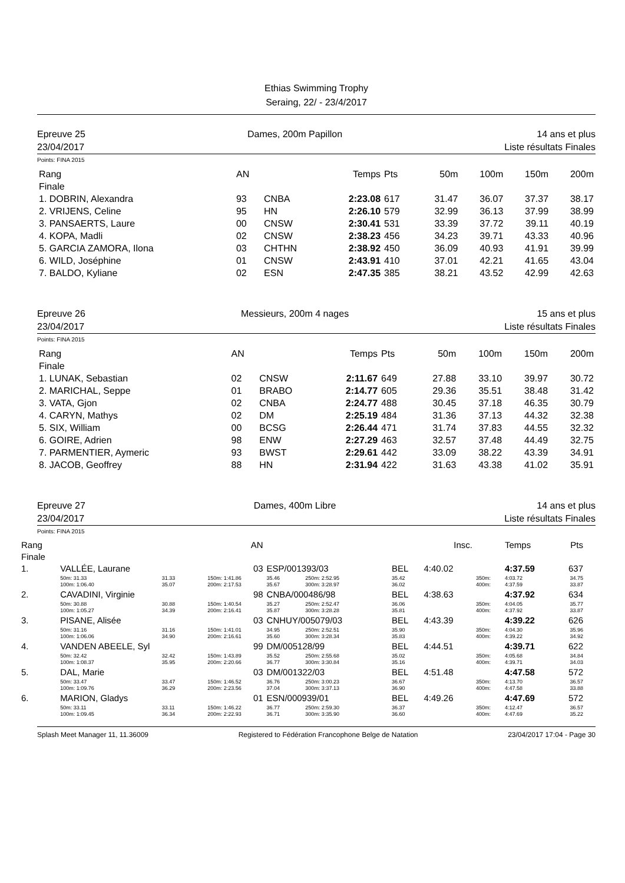Ethias Swimming Trophy
Seraing, 22/ - 23/4/2017
Epreuve 25
23/04/2017
Dames, 200m Papillon 14 ans et plus
Liste résultats Finales
Points: FINA 2015
| Rang | AN | | Temps | Pts | 50m | 100m | 150m | 200m |
| Finale | | | | | | | | |
| 1. DOBRIN, Alexandra | 93 | CNBA | 2:23.08 | 617 | 31.47 | 36.07 | 37.37 | 38.17 |
| 2. VRIJENS, Celine | 95 | HN | 2:26.10 | 579 | 32.99 | 36.13 | 37.99 | 38.99 |
| 3. PANSAERTS, Laure | 00 | CNSW | 2:30.41 | 531 | 33.39 | 37.72 | 39.11 | 40.19 |
| 4. KOPA, Madli | 02 | CNSW | 2:38.23 | 456 | 34.23 | 39.71 | 43.33 | 40.96 |
| 5. GARCIA ZAMORA, Ilona | 03 | CHTHN | 2:38.92 | 450 | 36.09 | 40.93 | 41.91 | 39.99 |
| 6. WILD, Joséphine | 01 | CNSW | 2:43.91 | 410 | 37.01 | 42.21 | 41.65 | 43.04 |
| 7. BALDO, Kyliane | 02 | ESN | 2:47.35 | 385 | 38.21 | 43.52 | 42.99 | 42.63 |
Epreuve 26
23/04/2017
Messieurs, 200m 4 nages 15 ans et plus
Liste résultats Finales
Points: FINA 2015
| Rang | AN | | Temps | Pts | 50m | 100m | 150m | 200m |
| Finale | | | | | | | | |
| 1. LUNAK, Sebastian | 02 | CNSW | 2:11.67 | 649 | 27.88 | 33.10 | 39.97 | 30.72 |
| 2. MARICHAL, Seppe | 01 | BRABO | 2:14.77 | 605 | 29.36 | 35.51 | 38.48 | 31.42 |
| 3. VATA, Gjon | 02 | CNBA | 2:24.77 | 488 | 30.45 | 37.18 | 46.35 | 30.79 |
| 4. CARYN, Mathys | 02 | DM | 2:25.19 | 484 | 31.36 | 37.13 | 44.32 | 32.38 |
| 5. SIX, William | 00 | BCSG | 2:26.44 | 471 | 31.74 | 37.83 | 44.55 | 32.32 |
| 6. GOIRE, Adrien | 98 | ENW | 2:27.29 | 463 | 32.57 | 37.48 | 44.49 | 32.75 |
| 7. PARMENTIER, Aymeric | 93 | BWST | 2:29.61 | 442 | 33.09 | 38.22 | 43.39 | 34.91 |
| 8. JACOB, Geoffrey | 88 | HN | 2:31.94 | 422 | 31.63 | 43.38 | 41.02 | 35.91 |
Epreuve 27
23/04/2017
Dames, 400m Libre 14 ans et plus
Liste résultats Finales
Points: FINA 2015
| Rang | | | AN | | | | | Insc. | | Temps | Pts |
| Finale | | | | | | | | | | | |
| 1. | VALLÉE, Laurane | | 03 | ESP/001393/03 | | BEL | | 4:40.02 | | 4:37.59 | 637 |
| | 50m: 31.33 100m: 1:06.40 | 31.33 35.07 | 150m: 1:41.86 200m: 2:17.53 | 35.46 35.67 | 250m: 2:52.95 300m: 3:28.97 | 35.42 36.02 | | | 350m: 400m: | 4:03.72 4:37.59 | 34.75 33.87 |
| 2. | CAVADINI, Virginie | | 98 | CNBA/000486/98 | | BEL | | 4:38.63 | | 4:37.92 | 634 |
| | 50m: 30.88 100m: 1:05.27 | 30.88 34.39 | 150m: 1:40.54 200m: 2:16.41 | 35.27 35.87 | 250m: 2:52.47 300m: 3:28.28 | 36.06 35.81 | | | 350m: 400m: | 4:04.05 4:37.92 | 35.77 33.87 |
| 3. | PISANE, Alisée | | 03 | CNHUY/005079/03 | | BEL | | 4:43.39 | | 4:39.22 | 626 |
| | 50m: 31.16 100m: 1:06.06 | 31.16 34.90 | 150m: 1:41.01 200m: 2:16.61 | 34.95 35.60 | 250m: 2:52.51 300m: 3:28.34 | 35.90 35.83 | | | 350m: 400m: | 4:04.30 4:39.22 | 35.96 34.92 |
| 4. | VANDEN ABEELE, Syl | | 99 | DM/005128/99 | | BEL | | 4:44.51 | | 4:39.71 | 622 |
| | 50m: 32.42 100m: 1:08.37 | 32.42 35.95 | 150m: 1:43.89 200m: 2:20.66 | 35.52 36.77 | 250m: 2:55.68 300m: 3:30.84 | 35.02 35.16 | | | 350m: 400m: | 4:05.68 4:39.71 | 34.84 34.03 |
| 5. | DAL, Marie | | 03 | DM/001322/03 | | BEL | | 4:51.48 | | 4:47.58 | 572 |
| | 50m: 33.47 100m: 1:09.76 | 33.47 36.29 | 150m: 1:46.52 200m: 2:23.56 | 36.76 37.04 | 250m: 3:00.23 300m: 3:37.13 | 36.67 36.90 | | | 350m: 400m: | 4:13.70 4:47.58 | 36.57 33.88 |
| 6. | MARION, Gladys | | 01 | ESN/000939/01 | | BEL | | 4:49.26 | | 4:47.69 | 572 |
| | 50m: 33.11 100m: 1:09.45 | 33.11 36.34 | 150m: 1:46.22 200m: 2:22.93 | 36.77 36.71 | 250m: 2:59.30 300m: 3:35.90 | 36.37 36.60 | | | 350m: 400m: | 4:12.47 4:47.69 | 36.57 35.22 |
Splash Meet Manager 11, 11.36009 Registered to Fédération Francophone Belge de Natation 23/04/2017 17:04 - Page 30